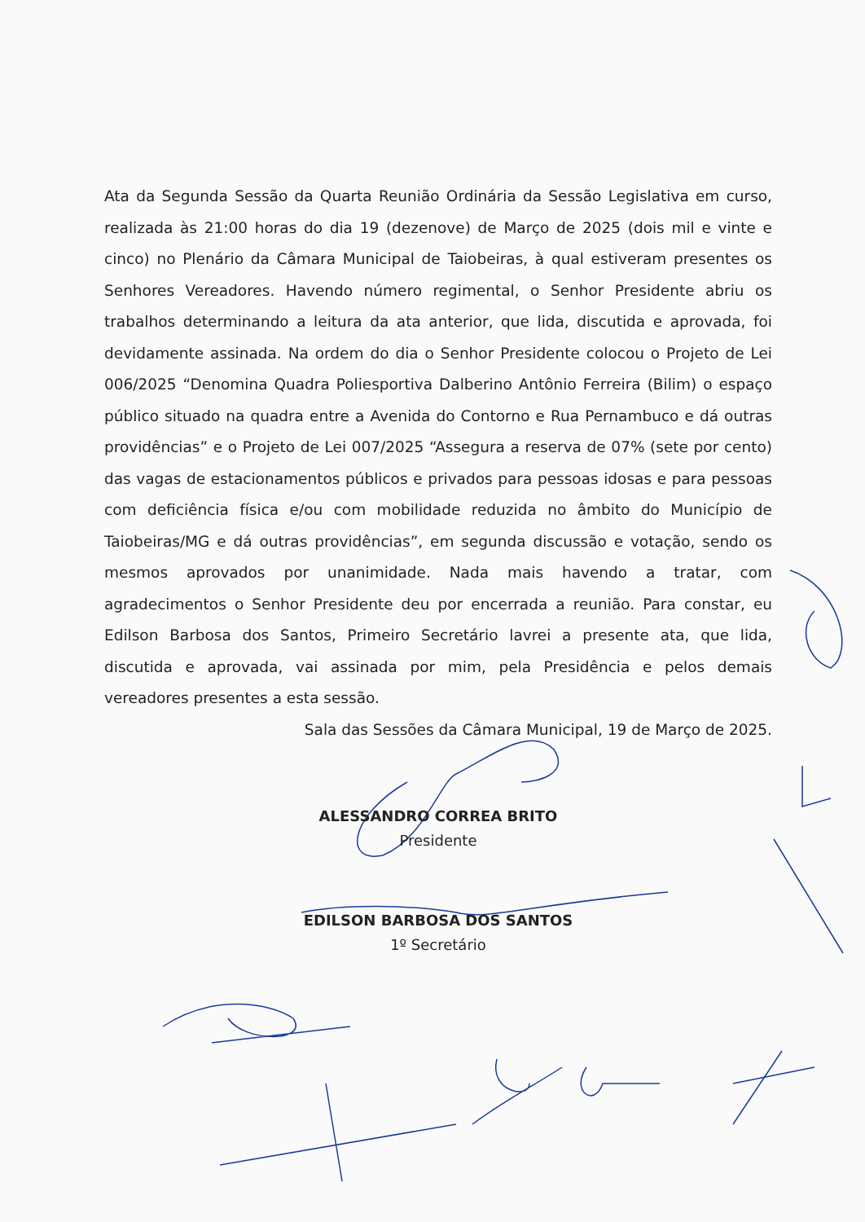Ata da Segunda Sessão da Quarta Reunião Ordinária da Sessão Legislativa em curso, realizada às 21:00 horas do dia 19 (dezenove) de Março de 2025 (dois mil e vinte e cinco) no Plenário da Câmara Municipal de Taiobeiras, à qual estiveram presentes os Senhores Vereadores. Havendo número regimental, o Senhor Presidente abriu os trabalhos determinando a leitura da ata anterior, que lida, discutida e aprovada, foi devidamente assinada. Na ordem do dia o Senhor Presidente colocou o Projeto de Lei 006/2025 “Denomina Quadra Poliesportiva Dalberino Antônio Ferreira (Bilim) o espaço público situado na quadra entre a Avenida do Contorno e Rua Pernambuco e dá outras providências” e o Projeto de Lei 007/2025 “Assegura a reserva de 07% (sete por cento) das vagas de estacionamentos públicos e privados para pessoas idosas e para pessoas com deficiência física e/ou com mobilidade reduzida no âmbito do Município de Taiobeiras/MG e dá outras providências”, em segunda discussão e votação, sendo os mesmos aprovados por unanimidade. Nada mais havendo a tratar, com agradecimentos o Senhor Presidente deu por encerrada a reunião. Para constar, eu Edilson Barbosa dos Santos, Primeiro Secretário lavrei a presente ata, que lida, discutida e aprovada, vai assinada por mim, pela Presidência e pelos demais vereadores presentes a esta sessão.
Sala das Sessões da Câmara Municipal, 19 de Março de 2025.
ALESSANDRO CORREA BRITO
Presidente
EDILSON BARBOSA DOS SANTOS
1º Secretário